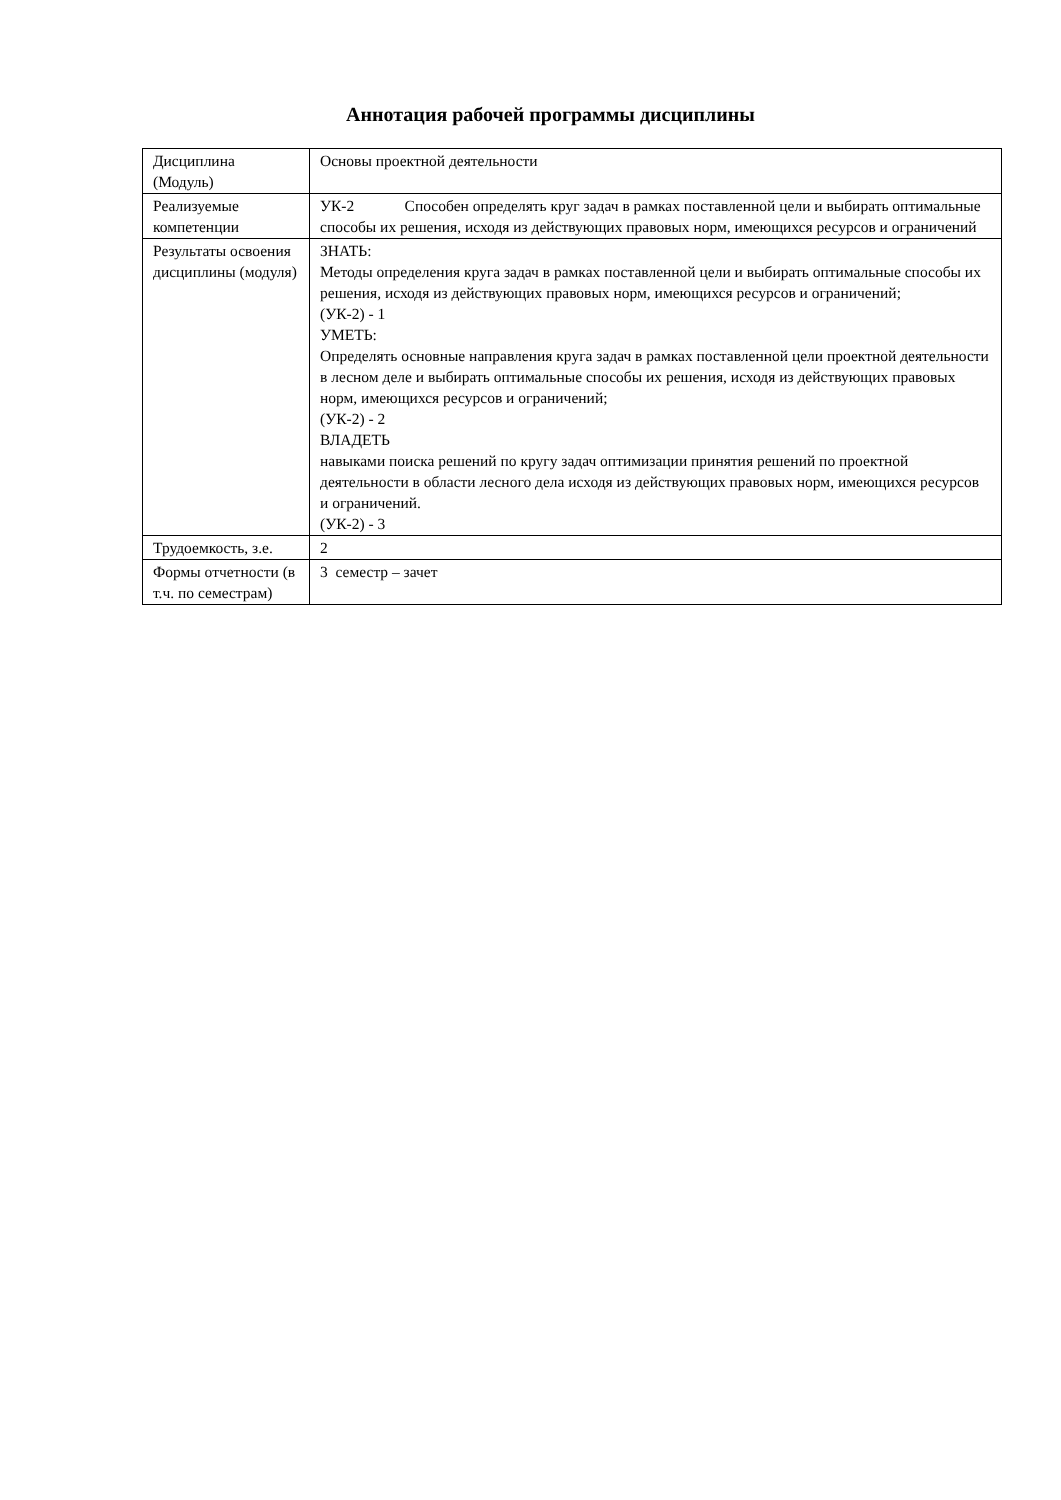Аннотация рабочей программы дисциплины
| Дисциплина (Модуль) | Основы проектной деятельности |
| Реализуемые компетенции | УК-2 Способен определять круг задач в рамках поставленной цели и выбирать оптимальные способы их решения, исходя из действующих правовых норм, имеющихся ресурсов и ограничений |
| Результаты освоения дисциплины (модуля) | ЗНАТЬ: Методы определения круга задач в рамках поставленной цели и выбирать оптимальные способы их решения, исходя из действующих правовых норм, имеющихся ресурсов и ограничений; (УК-2) - 1 УМЕТЬ: Определять основные направления круга задач в рамках поставленной цели проектной деятельности в лесном деле и выбирать оптимальные способы их решения, исходя из действующих правовых норм, имеющихся ресурсов и ограничений; (УК-2) - 2 ВЛАДЕТЬ навыками поиска решений по кругу задач оптимизации принятия решений по проектной деятельности в области лесного дела исходя из действующих правовых норм, имеющихся ресурсов и ограничений. (УК-2) - 3 |
| Трудоемкость, з.е. | 2 |
| Формы отчетности (в т.ч. по семестрам) | 3 семестр – зачет |